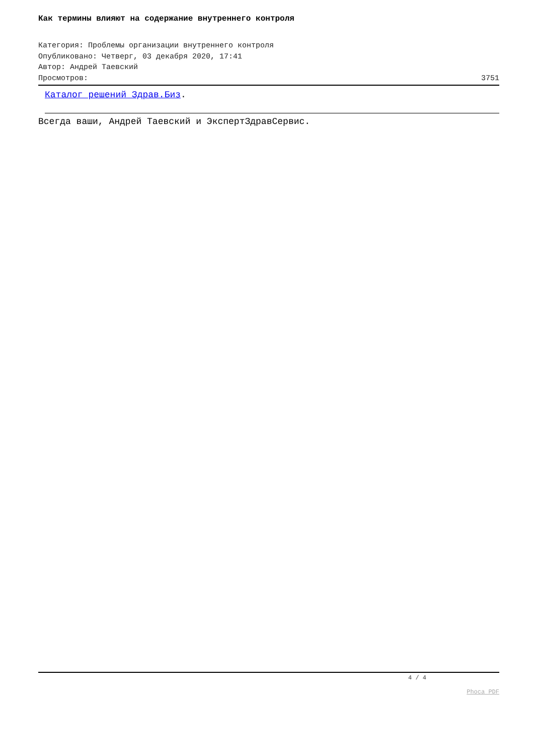Как термины влияют на содержание внутреннего контроля
Категория: Проблемы организации внутреннего контроля
Опубликовано: Четверг, 03 декабря 2020, 17:41
Автор: Андрей Таевский
Просмотров: 3751
Каталог решений Здрав.Биз.
Всегда ваши, Андрей Таевский и ЭкспертЗдравСервис.
4 / 4
Phoca PDF